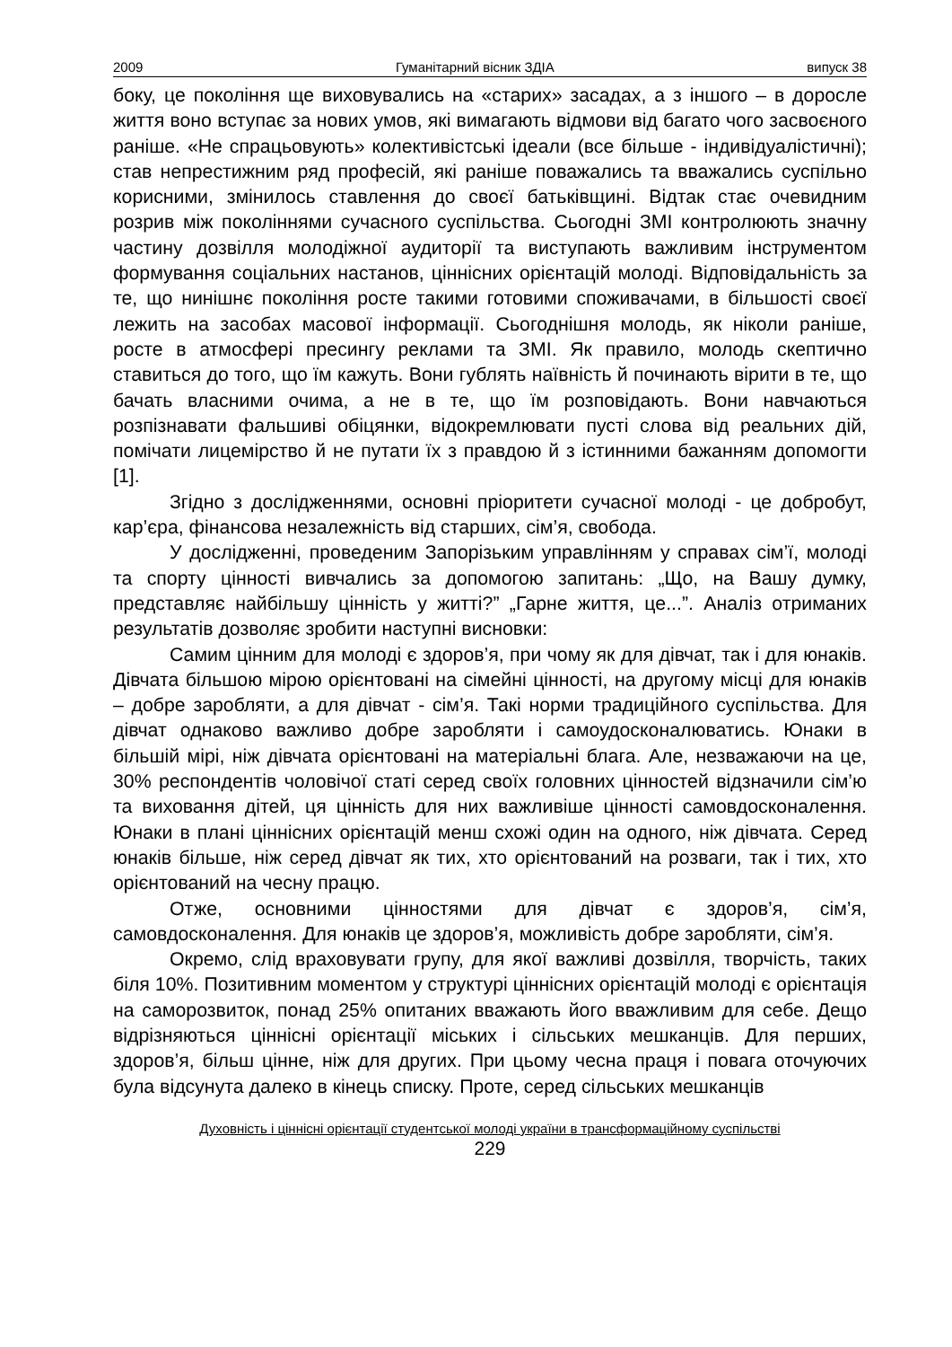2009 Гуманітарний вісник ЗДІА випуск 38
боку, це покоління ще виховувались на «старих» засадах, а з іншого – в доросле життя воно вступає за нових умов, які вимагають відмови від багато чого засвоєного раніше. «Не спрацьовують» колективістські ідеали (все більше - індивідуалістичні); став непрестижним ряд професій, які раніше поважались та вважались суспільно корисними, змінилось ставлення до своєї батьківщині. Відтак стає очевидним розрив між поколіннями сучасного суспільства. Сьогодні ЗМІ контролюють значну частину дозвілля молодіжної аудиторії та виступають важливим інструментом формування соціальних настанов, ціннісних орієнтацій молоді. Відповідальність за те, що нинішнє покоління росте такими готовими споживачами, в більшості своєї лежить на засобах масової інформації. Сьогоднішня молодь, як ніколи раніше, росте в атмосфері пресингу реклами та ЗМІ. Як правило, молодь скептично ставиться до того, що їм кажуть. Вони гублять наївність й починають вірити в те, що бачать власними очима, а не в те, що їм розповідають. Вони навчаються розпізнавати фальшиві обіцянки, відокремлювати пусті слова від реальних дій, помічати лицемірство й не путати їх з правдою й з істинними бажанням допомогти [1].
Згідно з дослідженнями, основні пріоритети сучасної молоді - це добробут, кар’єра, фінансова незалежність від старших, сім’я, свобода.
У дослідженні, проведеним Запорізьким управлінням у справах сім’ї, молоді та спорту цінності вивчались за допомогою запитань: „Що, на Вашу думку, представляє найбільшу цінність у житті?” „Гарне життя, це...”. Аналіз отриманих результатів дозволяє зробити наступні висновки:
Самим цінним для молоді є здоров’я, при чому як для дівчат, так і для юнаків. Дівчата більшою мірою орієнтовані на сімейні цінності, на другому місці для юнаків – добре заробляти, а для дівчат - сім’я. Такі норми традиційного суспільства. Для дівчат однаково важливо добре заробляти і самоудосконалюватись. Юнаки в більшій мірі, ніж дівчата орієнтовані на матеріальні блага. Але, незважаючи на це, 30% респондентів чоловічої статі серед своїх головних цінностей відзначили сім’ю та виховання дітей, ця цінність для них важливіше цінності самовдосконалення. Юнаки в плані ціннісних орієнтацій менш схожі один на одного, ніж дівчата. Серед юнаків більше, ніж серед дівчат як тих, хто орієнтований на розваги, так і тих, хто орієнтований на чесну працю.
Отже, основними цінностями для дівчат є здоров’я, сім’я, самовдосконалення. Для юнаків це здоров’я, можливість добре заробляти, сім’я.
Окремо, слід враховувати групу, для якої важливі дозвілля, творчість, таких біля 10%. Позитивним моментом у структурі ціннісних орієнтацій молоді є орієнтація на саморозвиток, понад 25% опитаних вважають його вважливим для себе. Дещо відрізняються ціннісні орієнтації міських і сільських мешканців. Для перших, здоров’я, більш цінне, ніж для других. При цьому чесна праця і повага оточуючих була відсунута далеко в кінець списку. Проте, серед сільських мешканців
Духовність і ціннісні орієнтації студентської молоді україни в трансформаційному суспільстві
229